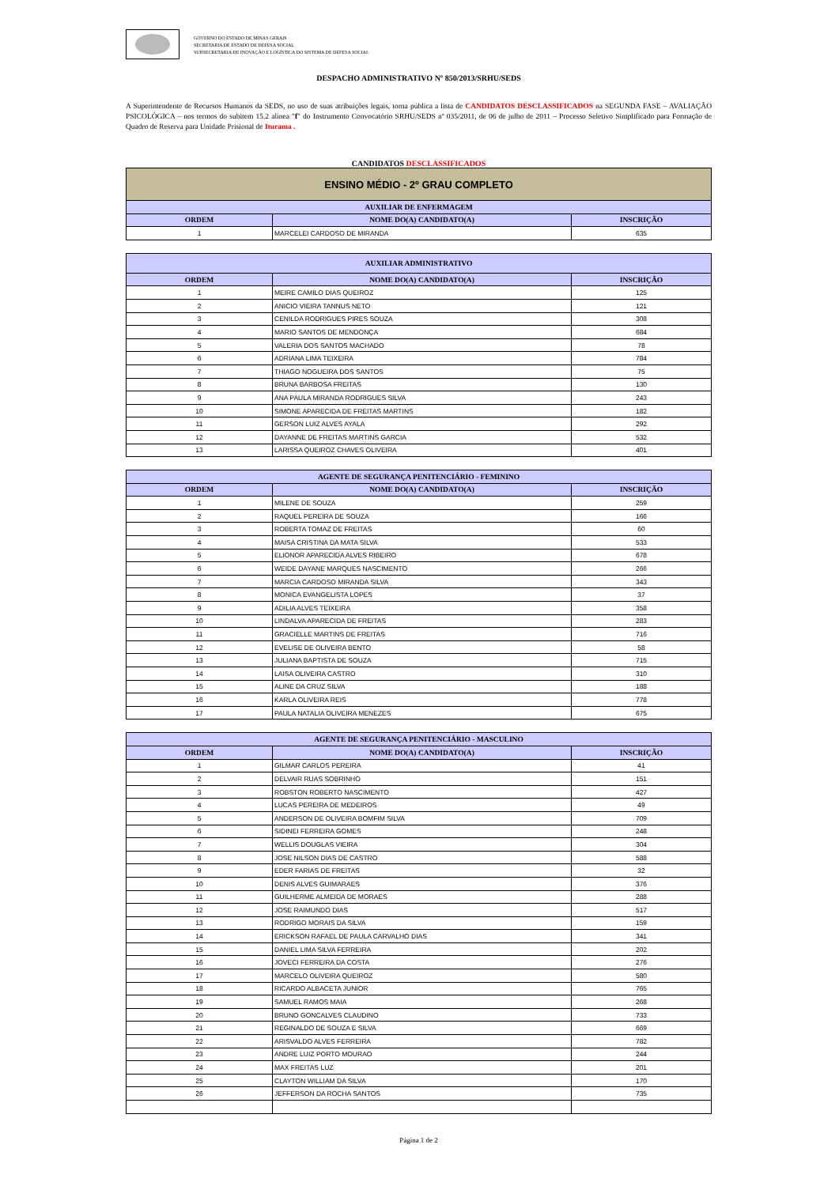GOVERNO DO ESTADO DE MINAS GERAIS
SECRETARIA DE ESTADO DE DEFESA SOCIAL
SUBSECRETARIA DE INOVAÇÃO E LOGÍSTICA DO SISTEMA DE DEFESA SOCIAL
DESPACHO ADMINISTRATIVO Nº 850/2013/SRHU/SEDS
A Superintendente de Recursos Humanos da SEDS, no uso de suas atribuições legais, torna pública a lista de CANDIDATOS DESCLASSIFICADOS na SEGUNDA FASE – AVALIAÇÃO PSICOLÓGICA – nos termos do subitem 15.2 alínea "f" do Instrumento Convocatório SRHU/SEDS nº 035/2011, de 06 de julho de 2011 – Processo Seletivo Simplificado para Formação de Quadro de Reserva para Unidade Prisional de Iturama .
CANDIDATOS DESCLASSIFICADOS
| ENSINO MÉDIO - 2º GRAU COMPLETO | | |
| --- | --- | --- |
| AUXILIAR DE ENFERMAGEM | | |
| ORDEM | NOME DO(A) CANDIDATO(A) | INSCRIÇÃO |
| 1 | MARCELEI CARDOSO DE MIRANDA | 635 |
| AUXILIAR ADMINISTRATIVO | | |
| --- | --- | --- |
| ORDEM | NOME DO(A) CANDIDATO(A) | INSCRIÇÃO |
| 1 | MEIRE CAMILO DIAS QUEIROZ | 125 |
| 2 | ANICIO VIEIRA TANNUS NETO | 121 |
| 3 | CENILDA RODRIGUES PIRES SOUZA | 308 |
| 4 | MARIO SANTOS DE MENDONÇA | 684 |
| 5 | VALERIA DOS SANTOS MACHADO | 78 |
| 6 | ADRIANA LIMA TEIXEIRA | 784 |
| 7 | THIAGO NOGUEIRA DOS SANTOS | 75 |
| 8 | BRUNA BARBOSA FREITAS | 130 |
| 9 | ANA PAULA MIRANDA RODRIGUES SILVA | 243 |
| 10 | SIMONE APARECIDA DE FREITAS MARTINS | 182 |
| 11 | GERSON LUIZ ALVES AYALA | 292 |
| 12 | DAYANNE DE FREITAS MARTINS GARCIA | 532 |
| 13 | LARISSA QUEIROZ CHAVES OLIVEIRA | 401 |
| AGENTE DE SEGURANÇA PENITENCIÁRIO - FEMININO | | |
| --- | --- | --- |
| ORDEM | NOME DO(A) CANDIDATO(A) | INSCRIÇÃO |
| 1 | MILENE DE SOUZA | 259 |
| 2 | RAQUEL PEREIRA DE SOUZA | 166 |
| 3 | ROBERTA TOMAZ DE FREITAS | 60 |
| 4 | MAISA CRISTINA DA MATA SILVA | 533 |
| 5 | ELIONOR APARECIDA ALVES RIBEIRO | 678 |
| 6 | WEIDE DAYANE MARQUES NASCIMENTO | 266 |
| 7 | MARCIA CARDOSO MIRANDA SILVA | 343 |
| 8 | MONICA EVANGELISTA LOPES | 37 |
| 9 | ADILIA ALVES TEIXEIRA | 358 |
| 10 | LINDALVA APARECIDA DE FREITAS | 283 |
| 11 | GRACIELLE MARTINS DE FREITAS | 716 |
| 12 | EVELISE DE OLIVEIRA BENTO | 58 |
| 13 | JULIANA BAPTISTA DE SOUZA | 715 |
| 14 | LAISA OLIVEIRA CASTRO | 310 |
| 15 | ALINE DA CRUZ SILVA | 188 |
| 16 | KARLA OLIVEIRA REIS | 778 |
| 17 | PAULA NATALIA OLIVEIRA MENEZES | 675 |
| AGENTE DE SEGURANÇA PENITENCIÁRIO - MASCULINO | | |
| --- | --- | --- |
| ORDEM | NOME DO(A) CANDIDATO(A) | INSCRIÇÃO |
| 1 | GILMAR CARLOS PEREIRA | 41 |
| 2 | DELVAIR RUAS SOBRINHO | 151 |
| 3 | ROBSTON ROBERTO NASCIMENTO | 427 |
| 4 | LUCAS PEREIRA DE MEDEIROS | 49 |
| 5 | ANDERSON DE OLIVEIRA BOMFIM SILVA | 709 |
| 6 | SIDINEI FERREIRA GOMES | 248 |
| 7 | WELLIS DOUGLAS VIEIRA | 304 |
| 8 | JOSE NILSON DIAS DE CASTRO | 588 |
| 9 | EDER FARIAS DE FREITAS | 32 |
| 10 | DENIS ALVES GUIMARAES | 376 |
| 11 | GUILHERME ALMEIDA DE MORAES | 288 |
| 12 | JOSE RAIMUNDO DIAS | 517 |
| 13 | RODRIGO MORAIS DA SILVA | 159 |
| 14 | ERICKSON RAFAEL DE PAULA CARVALHO DIAS | 341 |
| 15 | DANIEL LIMA SILVA FERREIRA | 202 |
| 16 | JOVECI FERREIRA DA COSTA | 276 |
| 17 | MARCELO OLIVEIRA QUEIROZ | 580 |
| 18 | RICARDO ALBACETA JUNIOR | 765 |
| 19 | SAMUEL RAMOS MAIA | 268 |
| 20 | BRUNO GONCALVES CLAUDINO | 733 |
| 21 | REGINALDO DE SOUZA E SILVA | 669 |
| 22 | ARISVALDO ALVES FERREIRA | 782 |
| 23 | ANDRE LUIZ PORTO MOURAO | 244 |
| 24 | MAX FREITAS LUZ | 201 |
| 25 | CLAYTON WILLIAM DA SILVA | 170 |
| 26 | JEFFERSON DA ROCHA SANTOS | 735 |
Página 1 de 2